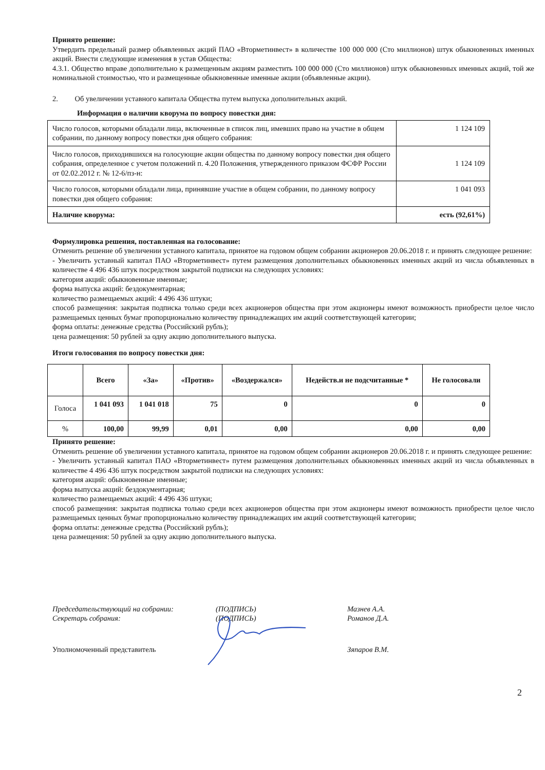Принято решение:
Утвердить предельный размер объявленных акций ПАО «Вторметинвест» в количестве 100 000 000 (Сто миллионов) штук обыкновенных именных акций. Внести следующие изменения в устав Общества:
4.3.1. Общество вправе дополнительно к размещенным акциям разместить 100 000 000 (Сто миллионов) штук обыкновенных именных акций, той же номинальной стоимостью, что и размещенные обыкновенные именные акции (объявленные акции).
2. Об увеличении уставного капитала Общества путем выпуска дополнительных акций.
Информация о наличии кворума по вопросу повестки дня:
| Число голосов, которыми обладали лица, включенные в список лиц, имевших право на участие в общем собрании, по данному вопросу повестки дня общего собрания: | 1 124 109 |
| Число голосов, приходившихся на голосующие акции общества по данному вопросу повестки дня общего собрания, определенное с учетом положений п. 4.20 Положения, утвержденного приказом ФСФР России от 02.02.2012 г. № 12-6/пз-н: | 1 124 109 |
| Число голосов, которыми обладали лица, принявшие участие в общем собрании, по данному вопросу повестки дня общего собрания: | 1 041 093 |
| Наличие кворума: | есть (92,61%) |
Формулировка решения, поставленная на голосование:
Отменить решение об увеличении уставного капитала, принятое на годовом общем собрании акционеров 20.06.2018 г. и принять следующее решение:
- Увеличить уставный капитал ПАО «Вторметинвест» путем размещения дополнительных обыкновенных именных акций из числа объявленных в количестве 4 496 436 штук посредством закрытой подписки на следующих условиях:
категория акций: обыкновенные именные;
форма выпуска акций: бездокументарная;
количество размещаемых акций: 4 496 436 штуки;
способ размещения: закрытая подписка только среди всех акционеров общества при этом акционеры имеют возможность приобрести целое число размещаемых ценных бумаг пропорционально количеству принадлежащих им акций соответствующей категории;
форма оплаты: денежные средства (Российский рубль);
цена размещения: 50 рублей за одну акцию дополнительного выпуска.
Итоги голосования по вопросу повестки дня:
| | Всего | «За» | «Против» | «Воздержался» | Недейств.и не подсчитанные * | Не голосовали |
| --- | --- | --- | --- | --- | --- | --- |
| Голоса | 1 041 093 | 1 041 018 | 75 | 0 | 0 | 0 |
| % | 100,00 | 99,99 | 0,01 | 0,00 | 0,00 | 0,00 |
Принято решение:
Отменить решение об увеличении уставного капитала, принятое на годовом общем собрании акционеров 20.06.2018 г. и принять следующее решение:
- Увеличить уставный капитал ПАО «Вторметинвест» путем размещения дополнительных обыкновенных именных акций из числа объявленных в количестве 4 496 436 штук посредством закрытой подписки на следующих условиях:
категория акций: обыкновенные именные;
форма выпуска акций: бездокументарная;
количество размещаемых акций: 4 496 436 штуки;
способ размещения: закрытая подписка только среди всех акционеров общества при этом акционеры имеют возможность приобрести целое число размещаемых ценных бумаг пропорционально количеству принадлежащих им акций соответствующей категории;
форма оплаты: денежные средства (Российский рубль);
цена размещения: 50 рублей за одну акцию дополнительного выпуска.
Председательствующий на собрании: (ПОДПИСЬ) Мазнев А.А.
Секретарь собрания: (ПОДПИСЬ) Романов Д.А.
Уполномоченный представитель Зяпаров В.М.
2